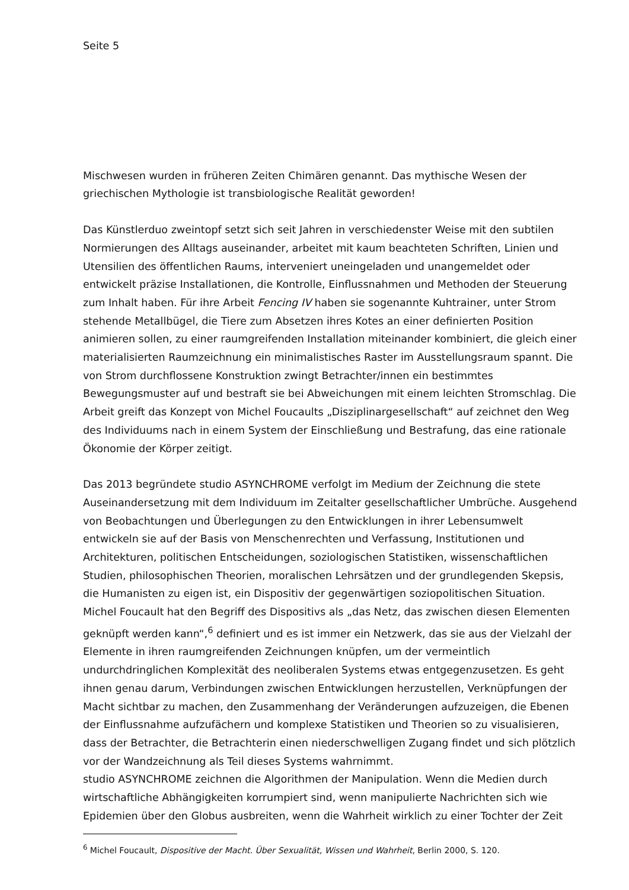Seite 5
Mischwesen wurden in früheren Zeiten Chimären genannt. Das mythische Wesen der griechischen Mythologie ist transbiologische Realität geworden!
Das Künstlerduo zweintopf setzt sich seit Jahren in verschiedenster Weise mit den subtilen Normierungen des Alltags auseinander, arbeitet mit kaum beachteten Schriften, Linien und Utensilien des öffentlichen Raums, interveniert uneingeladen und unangemeldet oder entwickelt präzise Installationen, die Kontrolle, Einflussnahmen und Methoden der Steuerung zum Inhalt haben. Für ihre Arbeit Fencing IV haben sie sogenannte Kuhtrainer, unter Strom stehende Metallbügel, die Tiere zum Absetzen ihres Kotes an einer definierten Position animieren sollen, zu einer raumgreifenden Installation miteinander kombiniert, die gleich einer materialisierten Raumzeichnung ein minimalistisches Raster im Ausstellungsraum spannt. Die von Strom durchflossene Konstruktion zwingt Betrachter/innen ein bestimmtes Bewegungsmuster auf und bestraft sie bei Abweichungen mit einem leichten Stromschlag. Die Arbeit greift das Konzept von Michel Foucaults „Disziplinargesellschaft“ auf zeichnet den Weg des Individuums nach in einem System der Einschließung und Bestrafung, das eine rationale Ökonomie der Körper zeitigt.
Das 2013 begründete studio ASYNCHROME verfolgt im Medium der Zeichnung die stete Auseinandersetzung mit dem Individuum im Zeitalter gesellschaftlicher Umbrüche. Ausgehend von Beobachtungen und Überlegungen zu den Entwicklungen in ihrer Lebensumwelt entwickeln sie auf der Basis von Menschenrechten und Verfassung, Institutionen und Architekturen, politischen Entscheidungen, soziologischen Statistiken, wissenschaftlichen Studien, philosophischen Theorien, moralischen Lehrsätzen und der grundlegenden Skepsis, die Humanisten zu eigen ist, ein Dispositiv der gegenwärtigen soziopolitischen Situation. Michel Foucault hat den Begriff des Dispositivs als „das Netz, das zwischen diesen Elementen geknüpft werden kann“,<sup>6</sup> definiert und es ist immer ein Netzwerk, das sie aus der Vielzahl der Elemente in ihren raumgreifenden Zeichnungen knüpfen, um der vermeintlich undurchdringlichen Komplexität des neoliberalen Systems etwas entgegenzusetzen. Es geht ihnen genau darum, Verbindungen zwischen Entwicklungen herzustellen, Verknüpfungen der Macht sichtbar zu machen, den Zusammenhang der Veränderungen aufzuzeigen, die Ebenen der Einflussnahme aufzufächern und komplexe Statistiken und Theorien so zu visualisieren, dass der Betrachter, die Betrachterin einen niederschwelligen Zugang findet und sich plötzlich vor der Wandzeichnung als Teil dieses Systems wahrnimmt.
studio ASYNCHROME zeichnen die Algorithmen der Manipulation. Wenn die Medien durch wirtschaftliche Abhängigkeiten korrumpiert sind, wenn manipulierte Nachrichten sich wie Epidemien über den Globus ausbreiten, wenn die Wahrheit wirklich zu einer Tochter der Zeit
<sup>6</sup> Michel Foucault, Dispositive der Macht. Über Sexualität, Wissen und Wahrheit, Berlin 2000, S. 120.